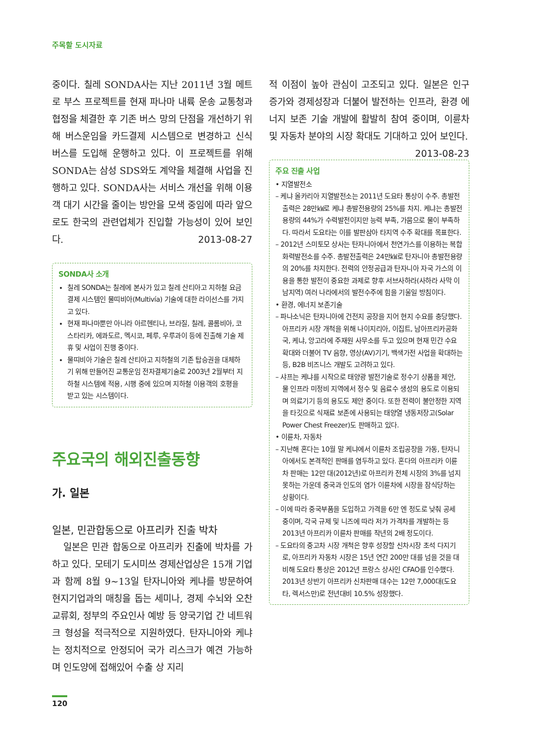주목할 도시자료
중이다. 칠레 SONDA사는 지난 2011년 3월 메트로 부스 프로젝트를 현재 파나마 내륙 운송 교통청과 협정을 체결한 후 기존 버스 망의 단점을 개선하기 위해 버스운임을 카드결제 시스템으로 변경하고 신식 버스를 도입해 운행하고 있다. 이 프로젝트를 위해 SONDA는 삼성 SDS와도 계약을 체결해 사업을 진행하고 있다. SONDA사는 서비스 개선을 위해 이용객 대기 시간을 줄이는 방안을 모색 중임에 따라 앞으로도 한국의 관련업체가 진입할 가능성이 있어 보인다. 2013-08-27
SONDA사 소개
칠레 SONDA는 칠레에 본사가 있고 칠레 산티아고 지하철 요금 결제 시스템인 물띠비아(Multivía) 기술에 대한 라이선스를 가지고 있다.
현재 파나마뿐만 아니라 아르헨티나, 브라질, 칠레, 콜롬비아, 코스타리카, 에콰도르, 멕시코, 페루, 우루과이 등에 진출해 기술 제휴 및 사업이 진행 중이다.
물띠비아 기술은 칠레 산티아고 지하철의 기존 탑승권을 대체하기 위해 만들어진 교통운임 전자결제기술로 2003년 2월부터 지하철 시스템에 적용, 시행 중에 있으며 지하철 이용객의 호평을 받고 있는 시스템이다.
주요국의 해외진출동향
가. 일본
일본, 민관합동으로 아프리카 진출 박차
일본은 민관 합동으로 아프리카 진출에 박차를 가하고 있다. 모테기 도시미쓰 경제산업상은 15개 기업과 함께 8월 9~13일 탄자니아와 케냐를 방문하여 현지기업과의 매칭을 돕는 세미나, 경제 수뇌와 오찬교류회, 정부의 주요인사 예방 등 양국기업 간 네트워크 형성을 적극적으로 지원하였다. 탄자니아와 케냐는 정치적으로 안정되어 국가 리스크가 예견 가능하며 인도양에 접해있어 수출 상 지리
적 이점이 높아 관심이 고조되고 있다. 일본은 인구 증가와 경제성장과 더불어 발전하는 인프라, 환경 에너지 보존 기술 개발에 활발히 참여 중이며, 이륜차 및 자동차 분야의 시장 확대도 기대하고 있어 보인다. 2013-08-23
주요 진출 사업
• 지열발전소
– 케냐 올카리아 지열발전소는 2011년 도요타 통상이 수주. 총발전출력은 28만㎾로 케냐 총발전용량의 25%를 차지. 케냐는 총발전용량의 44%가 수력발전이지만 능력 부족, 가뭄으로 물이 부족하다. 따라서 도요타는 이를 발판삼아 타지역 수주 확대를 목표한다.
– 2012년 스미토모 상사는 탄자니아에서 천연가스를 이용하는 복합화력발전소를 수주. 총발전출력은 24만㎾로 탄자니아 총발전용량의 20%를 차지한다. 전력의 안정공급과 탄자니아 자국 가스의 이용을 통한 발전이 중요한 과제로 향후 서브사하라(사하라 사막 이남지역) 여러 나라에서의 발전수주에 힘을 기울일 방침이다.
• 환경, 에너지 보존기술
– 파나소닉은 탄자니아에 건전지 공장을 지어 현지 수요를 충당했다. 아프리카 시장 개척을 위해 나이지리아, 이집트, 남아프리카공화국, 케냐, 앙고라에 주재원 사무소를 두고 있으며 현재 민간 수요 확대와 더불어 TV 음향, 영상(AV)기기, 백색가전 사업을 확대하는 등, B2B 비즈니스 개발도 고려하고 있다.
– 샤프는 케냐를 시작으로 태양광 발전기술로 정수기 상품을 제안, 물 인프라 미정비 지역에서 정수 및 음료수 생성의 용도로 이용되며 의료기기 등의 용도도 제안 중이다. 또한 전력이 불안정한 지역을 타깃으로 식재료 보존에 사용되는 태양열 냉동저장고(Solar Power Chest Freezer)도 판매하고 있다.
• 이륜차, 자동차
– 지난해 혼다는 10월 말 케냐에서 이륜차 조립공장을 가동, 탄자니아에서도 본격적인 판매를 염두하고 있다. 혼다의 아프리카 이륜차 판매는 12만 대(2012년)로 아프리카 전체 시장의 3%를 넘지 못하는 가운데 중국과 인도의 염가 이륜차에 시장을 잠식당하는 상황이다.
– 이에 따라 중국부품을 도입하고 가격을 6만 엔 정도로 낮춰 공세 중이며, 각국 규제 및 니즈에 따라 저가 가격차를 개발하는 등 2013년 아프리카 이륜차 판매를 작년의 2배 정도이다.
– 도요타의 중고차 시장 개척은 향후 성장할 신차시장 초석 다지기로, 아프리카 자동차 시장은 15년 연간 200만 대를 넘을 것을 대비해 도요타 통상은 2012년 프랑스 상사인 CFAO를 인수했다. 2013년 상반기 아프리카 신차판매 대수는 12만 7,000대(도요타, 렉서스만)로 전년대비 10.5% 성장했다.
120